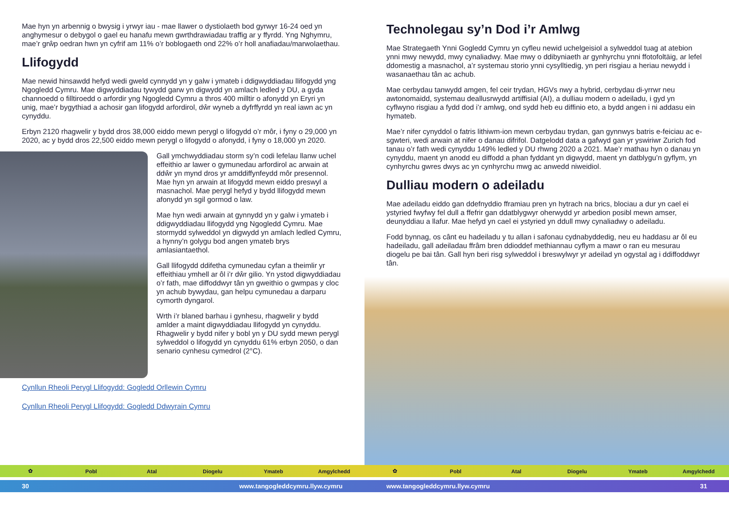Mae hyn yn arbennig o bwysig i yrwyr iau - mae llawer o dystiolaeth bod gyrwyr 16-24 oed yn anghymesur o debygol o gael eu hanafu mewn gwrthdrawiadau traffig ar y ffyrdd. Yng Nghymru, mae’r grŵp oedran hwn yn cyfrif am 11% o’r boblogaeth ond 22% o’r holl anafiadau/marwolaethau.
Llifogydd
Mae newid hinsawdd hefyd wedi gweld cynnydd yn y galw i ymateb i ddigwyddiadau llifogydd yng Ngogledd Cymru. Mae digwyddiadau tywydd garw yn digwydd yn amlach ledled y DU, a gyda channoedd o filltiroedd o arfordir yng Ngogledd Cymru a thros 400 milltir o afonydd yn Eryri yn unig, mae’r bygythiad a achosir gan lifogydd arfordirol, dŵr wyneb a dyfrffyrdd yn real iawn ac yn cynyddu.
Erbyn 2120 rhagwelir y bydd dros 38,000 eiddo mewn perygl o lifogydd o’r môr, i fyny o 29,000 yn 2020, ac y bydd dros 22,500 eiddo mewn perygl o lifogydd o afonydd, i fyny o 18,000 yn 2020.
Gall ymchwyddiadau storm sy’n codi lefelau llanw uchel effeithio ar lawer o gymunedau arfordirol ac arwain at ddŵr yn mynd dros yr amddiffynfeydd môr presennol. Mae hyn yn arwain at lifogydd mewn eiddo preswyl a masnachol. Mae perygl hefyd y bydd llifogydd mewn afonydd yn sgil gormod o law.
Mae hyn wedi arwain at gynnydd yn y galw i ymateb i ddigwyddiadau llifogydd yng Ngogledd Cymru. Mae stormydd sylweddol yn digwydd yn amlach ledled Cymru, a hynny’n golygu bod angen ymateb brys amlasiantaethol.
Gall llifogydd ddifetha cymunedau cyfan a theimlir yr effeithiau ymhell ar ôl i’r dŵr gilio. Yn ystod digwyddiadau o’r fath, mae diffoddwyr tân yn gweithio o gwmpas y cloc yn achub bywydau, gan helpu cymunedau a darparu cymorth dyngarol.
Wrth i’r blaned barhau i gynhesu, rhagwelir y bydd amlder a maint digwyddiadau llifogydd yn cynyddu. Rhagwelir y bydd nifer y bobl yn y DU sydd mewn perygl sylweddol o lifogydd yn cynyddu 61% erbyn 2050, o dan senario cynhesu cymedrol (2°C).
Cynllun Rheoli Perygl Llifogydd: Gogledd Orllewin Cymru
Cynllun Rheoli Perygl Llifogydd: Gogledd Ddwyrain Cymru
Technolegau sy’n Dod i’r Amlwg
Mae Strategaeth Ynni Gogledd Cymru yn cyfleu newid uchelgeisiol a sylweddol tuag at atebion ynni mwy newydd, mwy cynaliadwy. Mae mwy o ddibyniaeth ar gynhyrchu ynni ffotofoltäig, ar lefel ddomestig a masnachol, a’r systemau storio ynni cysylltiedig, yn peri risgiau a heriau newydd i wasanaethau tân ac achub.
Mae cerbydau tanwydd amgen, fel ceir trydan, HGVs nwy a hybrid, cerbydau di-yrrwr neu awtonomaidd, systemau deallusrwydd artiffisial (AI), a dulliau modern o adeiladu, i gyd yn cyflwyno risgiau a fydd dod i’r amlwg, ond sydd heb eu diffinio eto, a bydd angen i ni addasu ein hymateb.
Mae’r nifer cynyddol o fatris lithiwm-ion mewn cerbydau trydan, gan gynnwys batris e-feiciau ac e-sgwteri, wedi arwain at nifer o danau difrifol. Datgelodd data a gafwyd gan yr yswiriwr Zurich fod tanau o’r fath wedi cynyddu 149% ledled y DU rhwng 2020 a 2021. Mae’r mathau hyn o danau yn cynyddu, maent yn anodd eu diffodd a phan fyddant yn digwydd, maent yn datblygu’n gyflym, yn cynhyrchu gwres dwys ac yn cynhyrchu mwg ac anwedd niweidiol.
Dulliau modern o adeiladu
Mae adeiladu eiddo gan ddefnyddio fframiau pren yn hytrach na brics, blociau a dur yn cael ei ystyried fwyfwy fel dull a ffefrir gan ddatblygwyr oherwydd yr arbedion posibl mewn amser, deunyddiau a llafur. Mae hefyd yn cael ei ystyried yn ddull mwy cynaliadwy o adeiladu.
Fodd bynnag, os cânt eu hadeiladu y tu allan i safonau cydnabyddedig, neu eu haddasu ar ôl eu hadeiladu, gall adeiladau ffrâm bren ddioddef methiannau cyflym a mawr o ran eu mesurau diogelu pe bai tân. Gall hyn beri risg sylweddol i breswylwyr yr adeilad yn ogystal ag i ddiffoddwyr tân.
✿ Pobl Atal Diogelu Ymateb Amgylchedd ✿ Pobl Atal Diogelu Ymateb Amgylchedd
30 www.tangogleddcymru.llyw.cymru www.tangogleddcymru.llyw.cymru 31